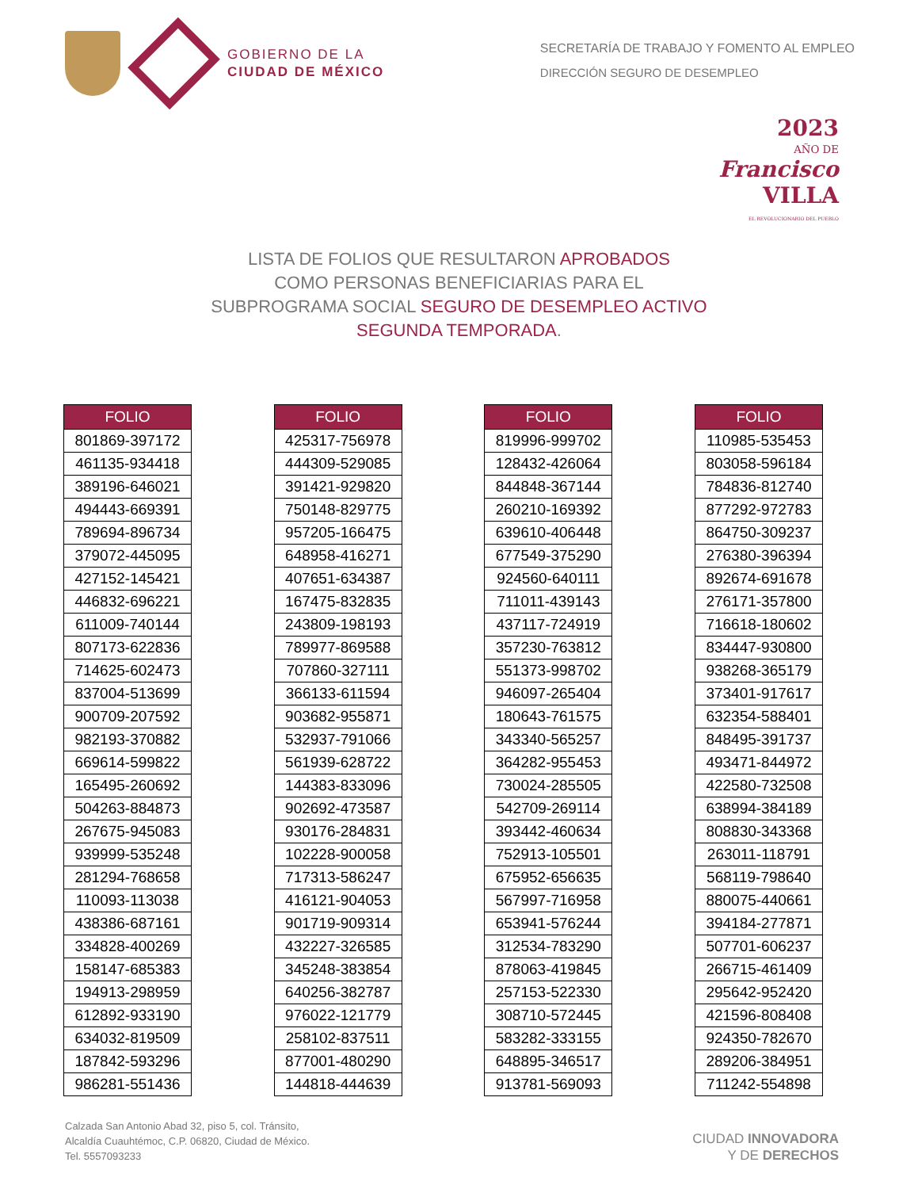GOBIERNO DE LA
CIUDAD DE MÉXICO
SECRETARÍA DE TRABAJO Y FOMENTO AL EMPLEO
DIRECCIÓN SEGURO DE DESEMPLEO
2023
AÑO DE
Francisco
VILLA
EL REVOLUCIONARIO DEL PUEBLO
LISTA DE FOLIOS QUE RESULTARON APROBADOS
COMO PERSONAS BENEFICIARIAS PARA EL
SUBPROGRAMA SOCIAL SEGURO DE DESEMPLEO ACTIVO
SEGUNDA TEMPORADA.
| FOLIO |
| --- |
| 801869-397172 |
| 461135-934418 |
| 389196-646021 |
| 494443-669391 |
| 789694-896734 |
| 379072-445095 |
| 427152-145421 |
| 446832-696221 |
| 611009-740144 |
| 807173-622836 |
| 714625-602473 |
| 837004-513699 |
| 900709-207592 |
| 982193-370882 |
| 669614-599822 |
| 165495-260692 |
| 504263-884873 |
| 267675-945083 |
| 939999-535248 |
| 281294-768658 |
| 110093-113038 |
| 438386-687161 |
| 334828-400269 |
| 158147-685383 |
| 194913-298959 |
| 612892-933190 |
| 634032-819509 |
| 187842-593296 |
| 986281-551436 |
| FOLIO |
| --- |
| 425317-756978 |
| 444309-529085 |
| 391421-929820 |
| 750148-829775 |
| 957205-166475 |
| 648958-416271 |
| 407651-634387 |
| 167475-832835 |
| 243809-198193 |
| 789977-869588 |
| 707860-327111 |
| 366133-611594 |
| 903682-955871 |
| 532937-791066 |
| 561939-628722 |
| 144383-833096 |
| 902692-473587 |
| 930176-284831 |
| 102228-900058 |
| 717313-586247 |
| 416121-904053 |
| 901719-909314 |
| 432227-326585 |
| 345248-383854 |
| 640256-382787 |
| 976022-121779 |
| 258102-837511 |
| 877001-480290 |
| 144818-444639 |
| FOLIO |
| --- |
| 819996-999702 |
| 128432-426064 |
| 844848-367144 |
| 260210-169392 |
| 639610-406448 |
| 677549-375290 |
| 924560-640111 |
| 711011-439143 |
| 437117-724919 |
| 357230-763812 |
| 551373-998702 |
| 946097-265404 |
| 180643-761575 |
| 343340-565257 |
| 364282-955453 |
| 730024-285505 |
| 542709-269114 |
| 393442-460634 |
| 752913-105501 |
| 675952-656635 |
| 567997-716958 |
| 653941-576244 |
| 312534-783290 |
| 878063-419845 |
| 257153-522330 |
| 308710-572445 |
| 583282-333155 |
| 648895-346517 |
| 913781-569093 |
| FOLIO |
| --- |
| 110985-535453 |
| 803058-596184 |
| 784836-812740 |
| 877292-972783 |
| 864750-309237 |
| 276380-396394 |
| 892674-691678 |
| 276171-357800 |
| 716618-180602 |
| 834447-930800 |
| 938268-365179 |
| 373401-917617 |
| 632354-588401 |
| 848495-391737 |
| 493471-844972 |
| 422580-732508 |
| 638994-384189 |
| 808830-343368 |
| 263011-118791 |
| 568119-798640 |
| 880075-440661 |
| 394184-277871 |
| 507701-606237 |
| 266715-461409 |
| 295642-952420 |
| 421596-808408 |
| 924350-782670 |
| 289206-384951 |
| 711242-554898 |
Calzada San Antonio Abad 32, piso 5, col. Tránsito,
Alcaldía Cuauhtémoc, C.P. 06820, Ciudad de México.
Tel. 5557093233
CIUDAD INNOVADORA
Y DE DERECHOS